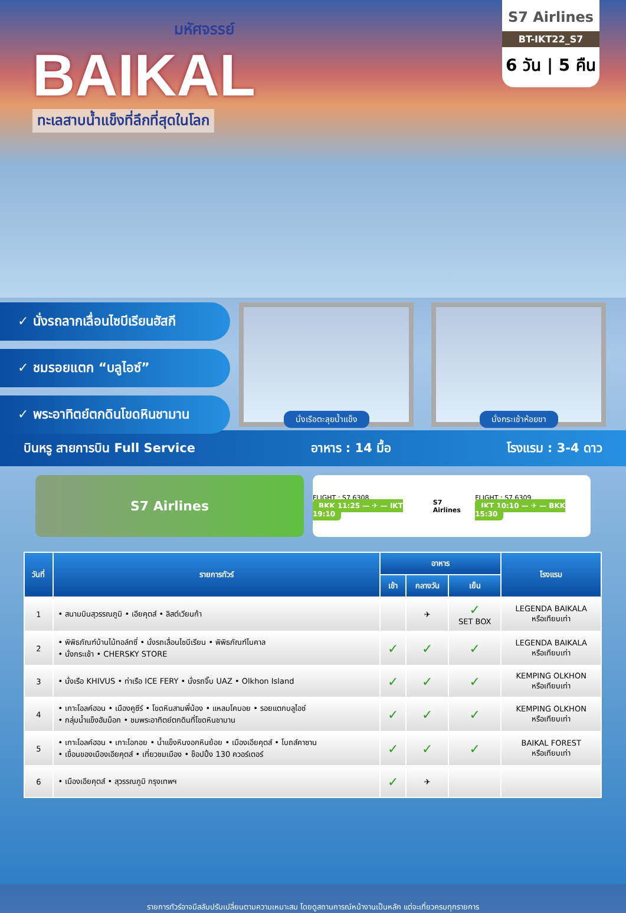มหัศจรรย์
BAIKAL
ทะเลสาบน้ำแข็งที่ลึกที่สุดในโลก
S7 Airlines
BT-IKT22_S7
6 วัน | 5 คืน
✓ นั่งรถลากเลื่อนไซบีเรียนฮัสกี
✓ ชมรอยแตก “บลูไอซ์”
✓ พระอาทิตย์ตกดินโขดหินชามาน
นั่งเรือตะลุยน้ำแข็ง นั่งกระเช้าห้อยขา
บินหรู สายการบิน Full Service อาหาร : 14 มื้อ โรงแรม : 3-4 ดาว
S7 Airlines
FLIGHT : S7 6308
BKK 11:25 — ✈ — IKT 19:10
S7 Airlines
FLIGHT : S7 6309
IKT 10:10 — ✈ — BKK 15:30
| วันที่ | รายการทัวร์ | อาหาร | | | โรงแรม |
| --- | --- | --- | --- | --- | --- |
| | | เช้า | กลางวัน | เย็น | |
| 1 | • สนามบินสุวรรณภูมิ • เอียคุตส์ • ลิสต์เวียนก้า | | ✈ | ✓ SET BOX | LEGENDA BAIKALA หรือเทียบเท่า |
| 2 | • พิพิธภัณฑ์บ้านไม้ทอล์ทซี่ • นั่งรถเลื่อนไซบีเรียน • พิพิธภัณฑ์ไบคาล • นั่งกระเช้า • CHERSKY STORE | ✓ | ✓ | ✓ | LEGENDA BAIKALA หรือเทียบเท่า |
| 3 | • นั่งเรือ KHIVUS • ท่าเรือ ICE FERY • นั่งรถจิ๊บ UAZ • Olkhon Island | ✓ | ✓ | ✓ | KEMPING OLKHON หรือเทียบเท่า |
| 4 | • เกาะโอลค์ฮอน • เมืองคูซีร์ • โขดหินสามพี่น้อง • แหลมโคบอย • รอยแตกบลูไอซ์ • กลุ่มน้ำแข็งฮัมม็อก • ชมพระอาทิตย์ตกดินที่โขดหินชามาน | ✓ | ✓ | ✓ | KEMPING OLKHON หรือเทียบเท่า |
| 5 | • เกาะโอลค์ฮอน • เกาะโอกอย • น้ำแข็งหินงอกหินย้อย • เมืองเอียคุตส์ • โบถส์คาซาน • เขื่อนของเมืองเอียคุตส์ • เที่ยวชมเมือง • ช็อปปิ้ง 130 ควอร์เตอร์ | ✓ | ✓ | ✓ | BAIKAL FOREST หรือเทียบเท่า |
| 6 | • เมืองเอียคุตส์ • สุวรรณภูมิ กรุงเทพฯ | ✓ | ✈ | | |
รายการทัวร์อาจมีสลับปรับเปลี่ยนตามความเหมาะสม โดยดูสถานการณ์หน้างานเป็นหลัก แต่จะเที่ยวครบทุกรายการ